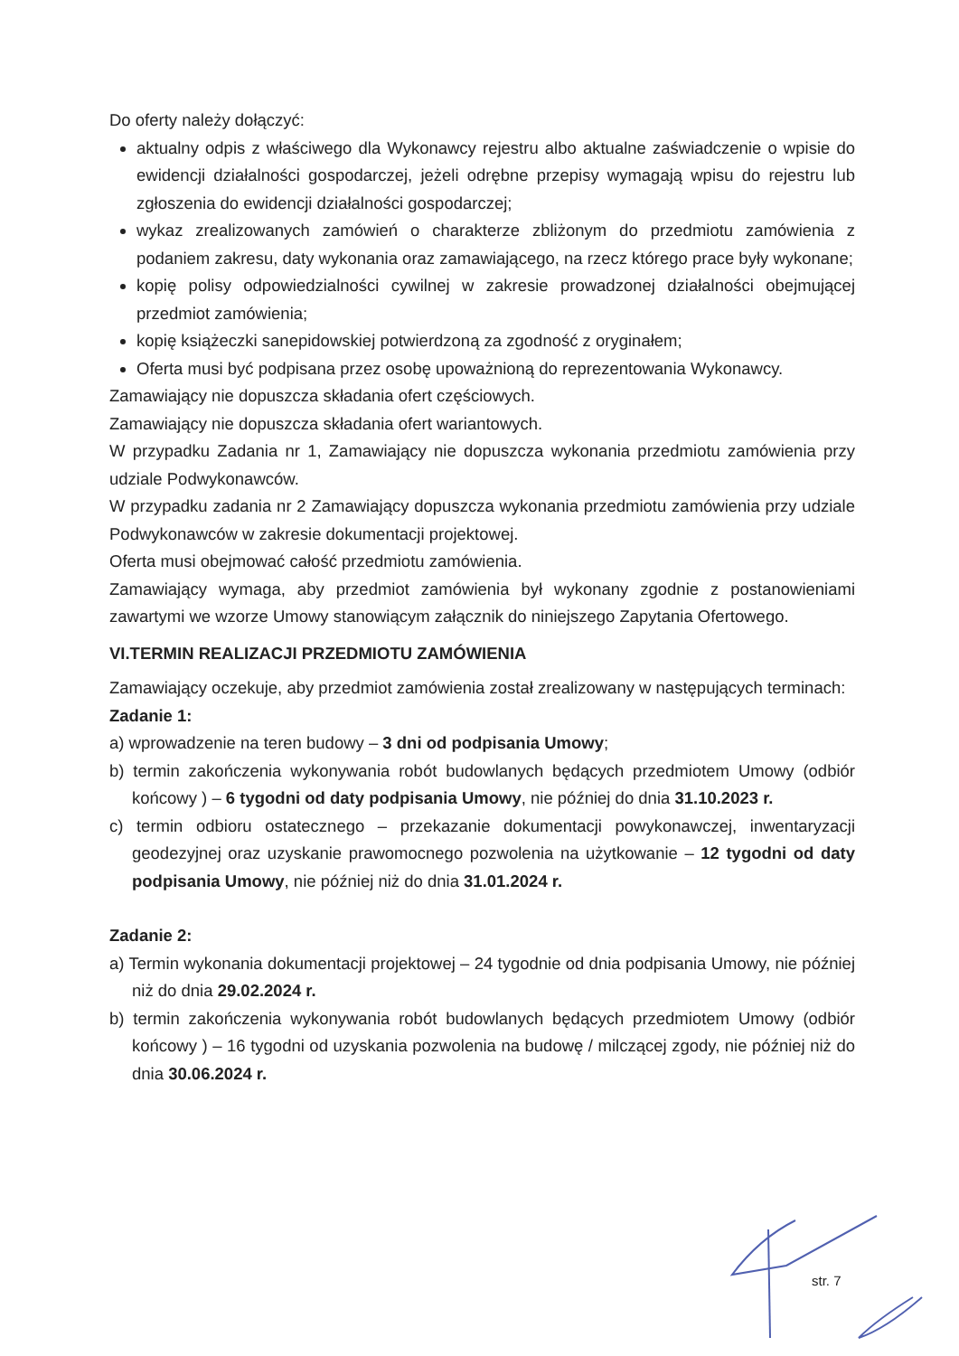Do oferty należy dołączyć:
aktualny odpis z właściwego dla Wykonawcy rejestru albo aktualne zaświadczenie o wpisie do ewidencji działalności gospodarczej, jeżeli odrębne przepisy wymagają wpisu do rejestru lub zgłoszenia do ewidencji działalności gospodarczej;
wykaz zrealizowanych zamówień o charakterze zbliżonym do przedmiotu zamówienia z podaniem zakresu, daty wykonania oraz zamawiającego, na rzecz którego prace były wykonane;
kopię polisy odpowiedzialności cywilnej w zakresie prowadzonej działalności obejmującej przedmiot zamówienia;
kopię książeczki sanepidowskiej potwierdzoną za zgodność z oryginałem;
Oferta musi być podpisana przez osobę upoważnioną do reprezentowania Wykonawcy.
Zamawiający nie dopuszcza składania ofert częściowych.
Zamawiający nie dopuszcza składania ofert wariantowych.
W przypadku Zadania nr 1, Zamawiający nie dopuszcza wykonania przedmiotu zamówienia przy udziale Podwykonawców.
W przypadku zadania nr 2 Zamawiający dopuszcza wykonania przedmiotu zamówienia przy udziale Podwykonawców w zakresie dokumentacji projektowej.
Oferta musi obejmować całość przedmiotu zamówienia.
Zamawiający wymaga, aby przedmiot zamówienia był wykonany zgodnie z postanowieniami zawartymi we wzorze Umowy stanowiącym załącznik do niniejszego Zapytania Ofertowego.
VI.TERMIN REALIZACJI PRZEDMIOTU ZAMÓWIENIA
Zamawiający oczekuje, aby przedmiot zamówienia został zrealizowany w następujących terminach:
Zadanie 1:
a) wprowadzenie na teren budowy – 3 dni od podpisania Umowy;
b) termin zakończenia wykonywania robót budowlanych będących przedmiotem Umowy (odbiór końcowy ) – 6 tygodni od daty podpisania Umowy, nie później do dnia 31.10.2023 r.
c) termin odbioru ostatecznego – przekazanie dokumentacji powykonawczej, inwentaryzacji geodezyjnej oraz uzyskanie prawomocnego pozwolenia na użytkowanie – 12 tygodni od daty podpisania Umowy, nie później niż do dnia 31.01.2024 r.
Zadanie 2:
a) Termin wykonania dokumentacji projektowej – 24 tygodnie od dnia podpisania Umowy, nie później niż do dnia 29.02.2024 r.
b) termin zakończenia wykonywania robót budowlanych będących przedmiotem Umowy (odbiór końcowy ) – 16 tygodni od uzyskania pozwolenia na budowę / milczącej zgody, nie później niż do dnia 30.06.2024 r.
str. 7